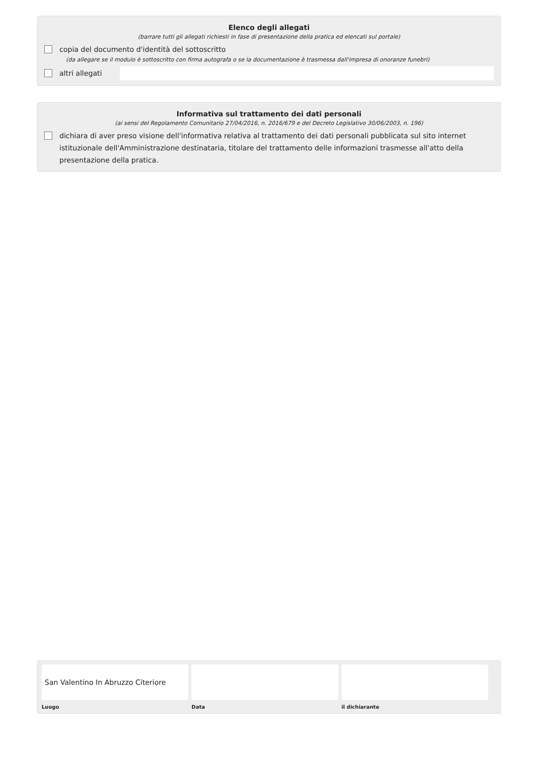Elenco degli allegati
(barrare tutti gli allegati richiesti in fase di presentazione della pratica ed elencati sul portale)
copia del documento d'identità del sottoscritto
(da allegare se il modulo è sottoscritto con firma autografa o se la documentazione è trasmessa dall'impresa di onoranze funebri)
altri allegati
Informativa sul trattamento dei dati personali
(ai sensi del Regolamento Comunitario 27/04/2016, n. 2016/679 e del Decreto Legislativo 30/06/2003, n. 196)
dichiara di aver preso visione dell'informativa relativa al trattamento dei dati personali pubblicata sul sito internet istituzionale dell'Amministrazione destinataria, titolare del trattamento delle informazioni trasmesse all'atto della presentazione della pratica.
San Valentino In Abruzzo Citeriore
Luogo
Data il dichiarante